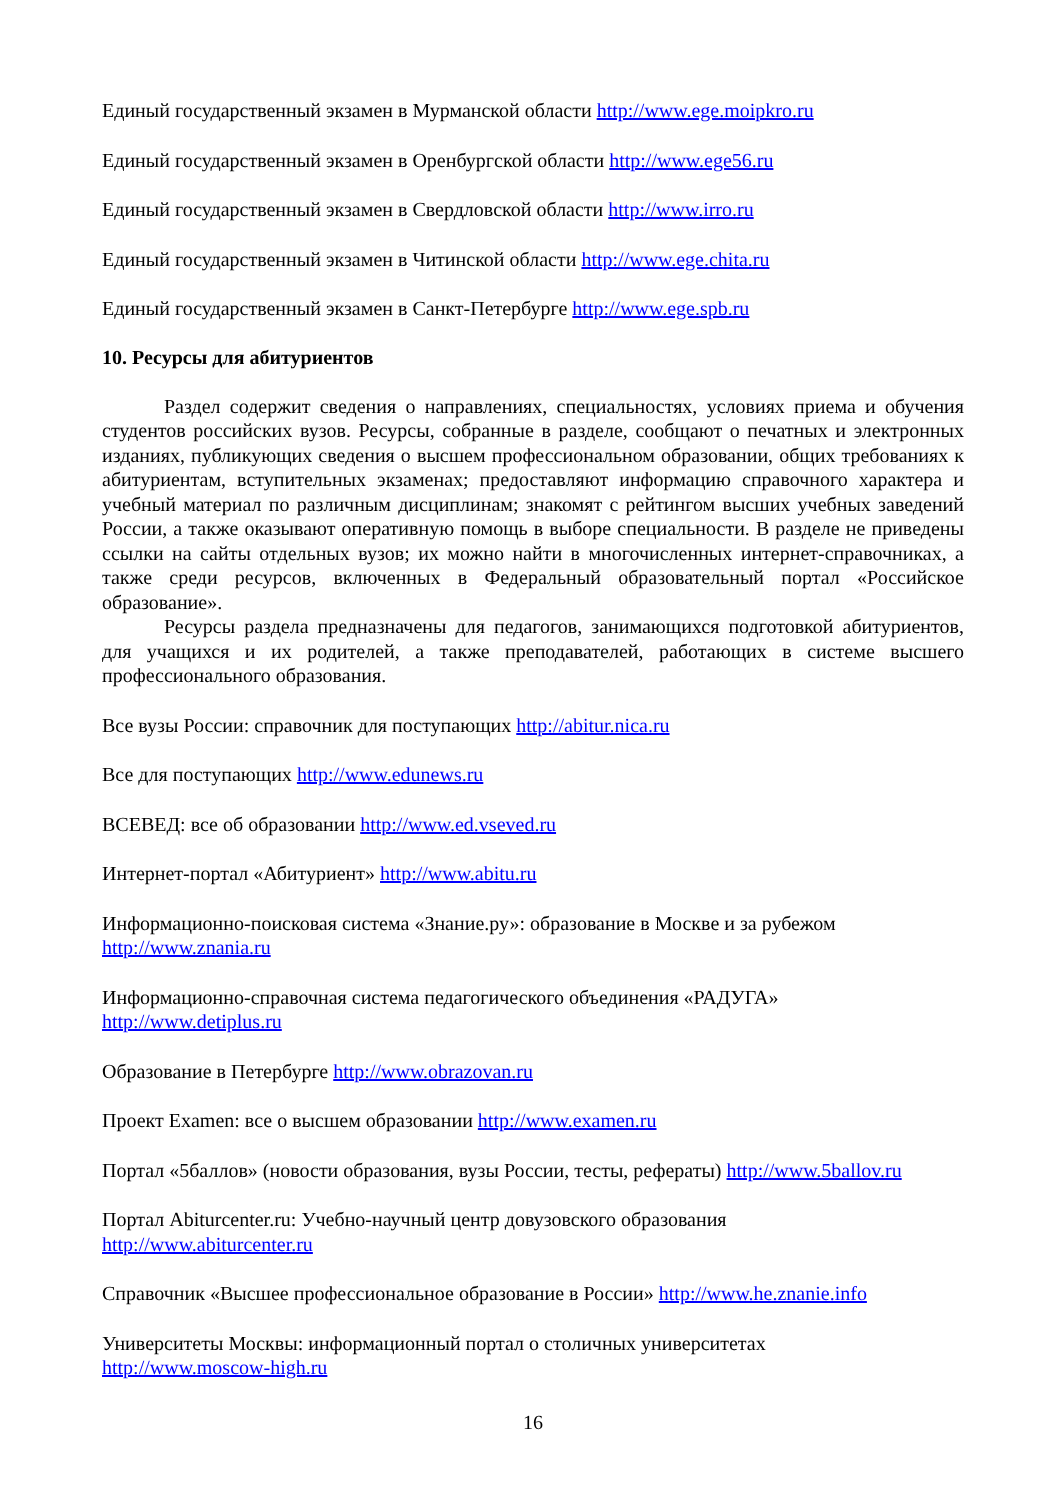Единый государственный экзамен в Мурманской области http://www.ege.moipkro.ru
Единый государственный экзамен в Оренбургской области http://www.ege56.ru
Единый государственный экзамен в Свердловской области http://www.irro.ru
Единый государственный экзамен в Читинской области http://www.ege.chita.ru
Единый государственный экзамен в Санкт-Петербурге http://www.ege.spb.ru
10. Ресурсы для абитуриентов
Раздел содержит сведения о направлениях, специальностях, условиях приема и обучения студентов российских вузов. Ресурсы, собранные в разделе, сообщают о печатных и электронных изданиях, публикующих сведения о высшем профессиональном образовании, общих требованиях к абитуриентам, вступительных экзаменах; предоставляют информацию справочного характера и учебный материал по различным дисциплинам; знакомят с рейтингом высших учебных заведений России, а также оказывают оперативную помощь в выборе специальности. В разделе не приведены ссылки на сайты отдельных вузов; их можно найти в многочисленных интернет-справочниках, а также среди ресурсов, включенных в Федеральный образовательный портал «Российское образование».
Ресурсы раздела предназначены для педагогов, занимающихся подготовкой абитуриентов, для учащихся и их родителей, а также преподавателей, работающих в системе высшего профессионального образования.
Все вузы России: справочник для поступающих http://abitur.nica.ru
Все для поступающих http://www.edunews.ru
ВСЕВЕД: все об образовании http://www.ed.vseved.ru
Интернет-портал «Абитуриент» http://www.abitu.ru
Информационно-поисковая система «Знание.ру»: образование в Москве и за рубежом
http://www.znania.ru
Информационно-справочная система педагогического объединения «РАДУГА»
http://www.detiplus.ru
Образование в Петербурге http://www.obrazovan.ru
Проект Examen: все о высшем образовании http://www.examen.ru
Портал «5баллов» (новости образования, вузы России, тесты, рефераты) http://www.5ballov.ru
Портал Abiturcenter.ru: Учебно-научный центр довузовского образования
http://www.abiturcenter.ru
Справочник «Высшее профессиональное образование в России» http://www.he.znanie.info
Университеты Москвы: информационный портал о столичных университетах
http://www.moscow-high.ru
16